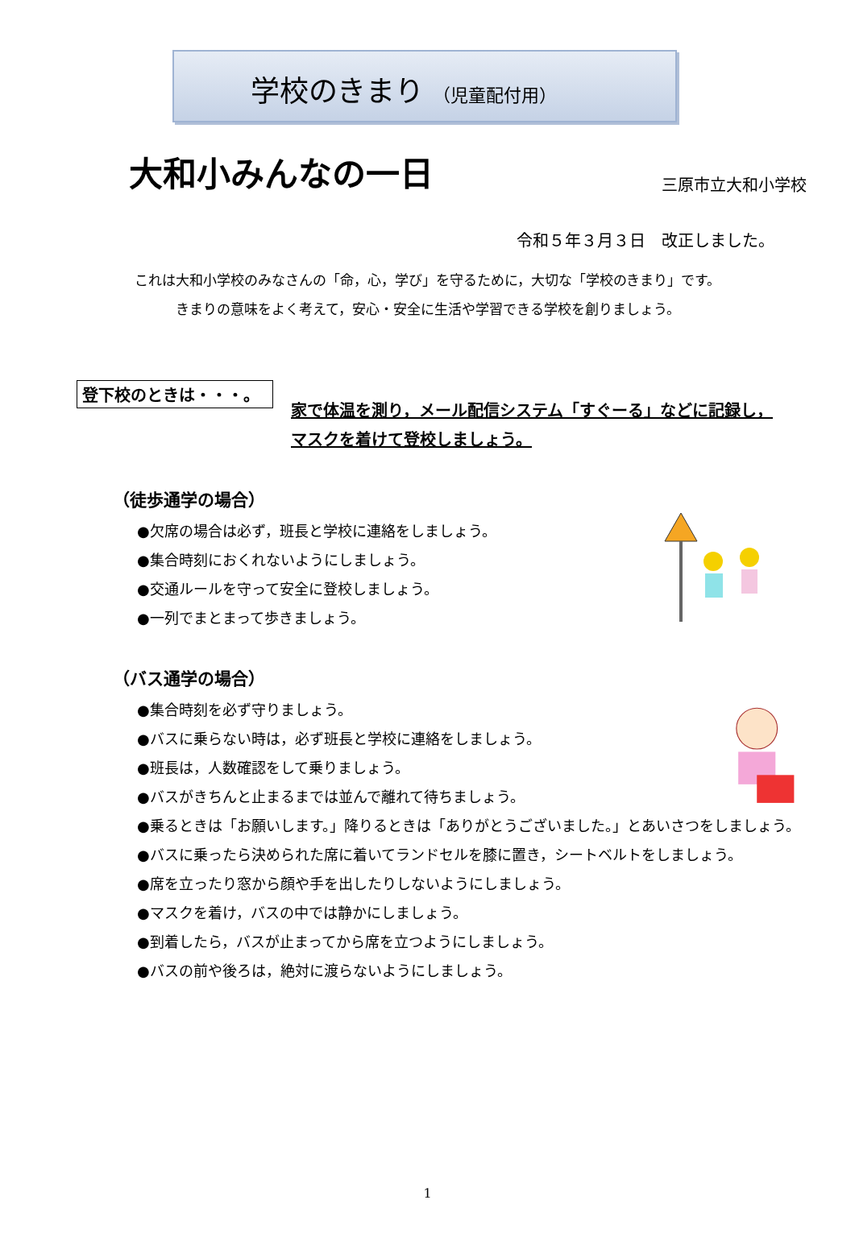学校のきまり （児童配付用）
大和小みんなの一日
三原市立大和小学校
令和５年３月３日　改正しました。
これは大和小学校のみなさんの「命，心，学び」を守るために，大切な「学校のきまり」です。
きまりの意味をよく考えて，安心・安全に生活や学習できる学校を創りましょう。
登下校のときは・・・。
家で体温を測り，メール配信システム「すぐーる」などに記録し，マスクを着けて登校しましょう。
（徒歩通学の場合）
●欠席の場合は必ず，班長と学校に連絡をしましょう。
●集合時刻におくれないようにしましょう。
●交通ルールを守って安全に登校しましょう。
●一列でまとまって歩きましょう。
（バス通学の場合）
●集合時刻を必ず守りましょう。
●バスに乗らない時は，必ず班長と学校に連絡をしましょう。
●班長は，人数確認をして乗りましょう。
●バスがきちんと止まるまでは並んで離れて待ちましょう。
●乗るときは「お願いします。」降りるときは「ありがとうございました。」とあいさつをしましょう。
●バスに乗ったら決められた席に着いてランドセルを膝に置き，シートベルトをしましょう。
●席を立ったり窓から顔や手を出したりしないようにしましょう。
●マスクを着け，バスの中では静かにしましょう。
●到着したら，バスが止まってから席を立つようにしましょう。
●バスの前や後ろは，絶対に渡らないようにしましょう。
1